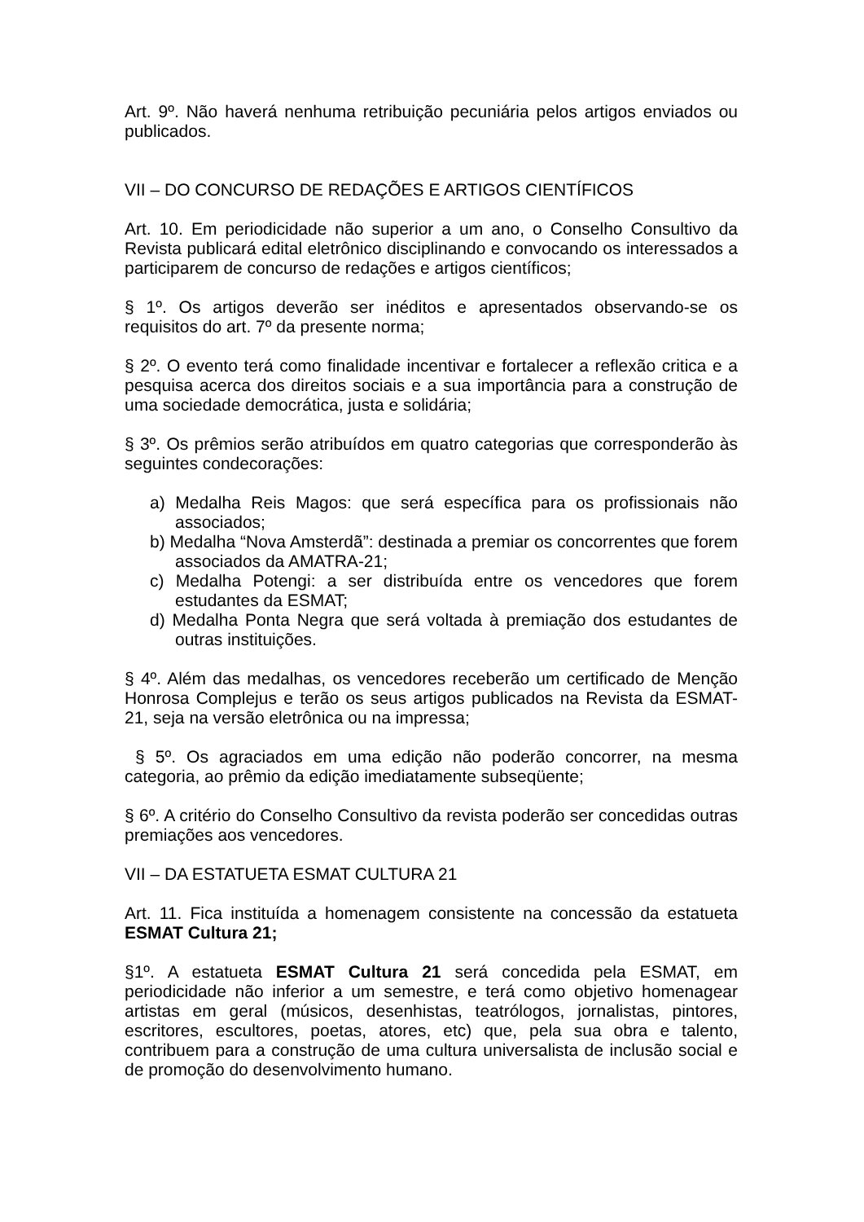Art. 9º. Não haverá nenhuma retribuição pecuniária pelos artigos enviados ou publicados.
VII – DO CONCURSO DE REDAÇÕES E ARTIGOS CIENTÍFICOS
Art. 10. Em periodicidade não superior a um ano, o Conselho Consultivo da Revista publicará edital eletrônico disciplinando e convocando os interessados a participarem de concurso de redações e artigos científicos;
§ 1º. Os artigos deverão ser inéditos e apresentados observando-se os requisitos do art. 7º da presente norma;
§ 2º. O evento terá como finalidade incentivar e fortalecer a reflexão critica e a pesquisa acerca dos direitos sociais e a sua importância para a construção de uma sociedade democrática, justa e solidária;
§ 3º. Os prêmios serão atribuídos em quatro categorias que corresponderão às seguintes condecorações:
a) Medalha Reis Magos: que será específica para os profissionais não associados;
b) Medalha “Nova Amsterdã”: destinada a premiar os concorrentes que forem associados da AMATRA-21;
c) Medalha Potengi: a ser distribuída entre os vencedores que forem estudantes da ESMAT;
d) Medalha Ponta Negra que será voltada à premiação dos estudantes de outras instituições.
§ 4º. Além das medalhas, os vencedores receberão um certificado de Menção Honrosa Complejus e terão os seus artigos publicados na Revista da ESMAT-21, seja na versão eletrônica ou na impressa;
§ 5º. Os agraciados em uma edição não poderão concorrer, na mesma categoria, ao prêmio da edição imediatamente subseqüente;
§ 6º. A critério do Conselho Consultivo da revista poderão ser concedidas outras premiações aos vencedores.
VII – DA ESTATUETA ESMAT CULTURA 21
Art. 11. Fica instituída a homenagem consistente na concessão da estatueta ESMAT Cultura 21;
§1º. A estatueta ESMAT Cultura 21 será concedida pela ESMAT, em periodicidade não inferior a um semestre, e terá como objetivo homenagear artistas em geral (músicos, desenhistas, teatrólogos, jornalistas, pintores, escritores, escultores, poetas, atores, etc) que, pela sua obra e talento, contribuem para a construção de uma cultura universalista de inclusão social e de promoção do desenvolvimento humano.